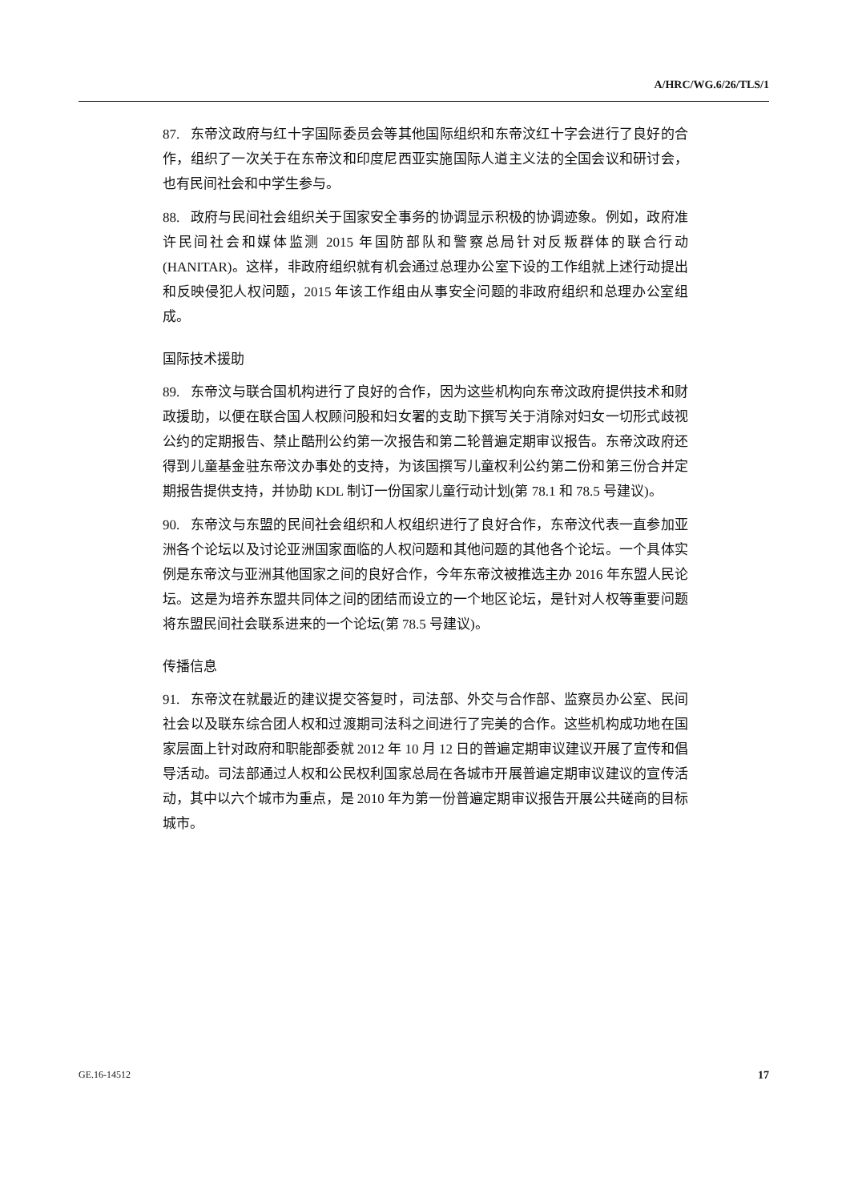A/HRC/WG.6/26/TLS/1
87. 东帝汶政府与红十字国际委员会等其他国际组织和东帝汶红十字会进行了良好的合作，组织了一次关于在东帝汶和印度尼西亚实施国际人道主义法的全国会议和研讨会，也有民间社会和中学生参与。
88. 政府与民间社会组织关于国家安全事务的协调显示积极的协调迹象。例如，政府准许民间社会和媒体监测 2015 年国防部队和警察总局针对反叛群体的联合行动(HANITAR)。这样，非政府组织就有机会通过总理办公室下设的工作组就上述行动提出和反映侵犯人权问题，2015 年该工作组由从事安全问题的非政府组织和总理办公室组成。
国际技术援助
89. 东帝汶与联合国机构进行了良好的合作，因为这些机构向东帝汶政府提供技术和财政援助，以便在联合国人权顾问股和妇女署的支助下撰写关于消除对妇女一切形式歧视公约的定期报告、禁止酷刑公约第一次报告和第二轮普遍定期审议报告。东帝汶政府还得到儿童基金驻东帝汶办事处的支持，为该国撰写儿童权利公约第二份和第三份合并定期报告提供支持，并协助 KDL 制订一份国家儿童行动计划(第 78.1 和 78.5 号建议)。
90. 东帝汶与东盟的民间社会组织和人权组织进行了良好合作，东帝汶代表一直参加亚洲各个论坛以及讨论亚洲国家面临的人权问题和其他问题的其他各个论坛。一个具体实例是东帝汶与亚洲其他国家之间的良好合作，今年东帝汶被推选主办 2016 年东盟人民论坛。这是为培养东盟共同体之间的团结而设立的一个地区论坛，是针对人权等重要问题将东盟民间社会联系进来的一个论坛(第 78.5 号建议)。
传播信息
91. 东帝汶在就最近的建议提交答复时，司法部、外交与合作部、监察员办公室、民间社会以及联东综合团人权和过渡期司法科之间进行了完美的合作。这些机构成功地在国家层面上针对政府和职能部委就 2012 年 10 月 12 日的普遍定期审议建议开展了宣传和倡导活动。司法部通过人权和公民权利国家总局在各城市开展普遍定期审议建议的宣传活动，其中以六个城市为重点，是 2010 年为第一份普遍定期审议报告开展公共磋商的目标城市。
GE.16-14512 17